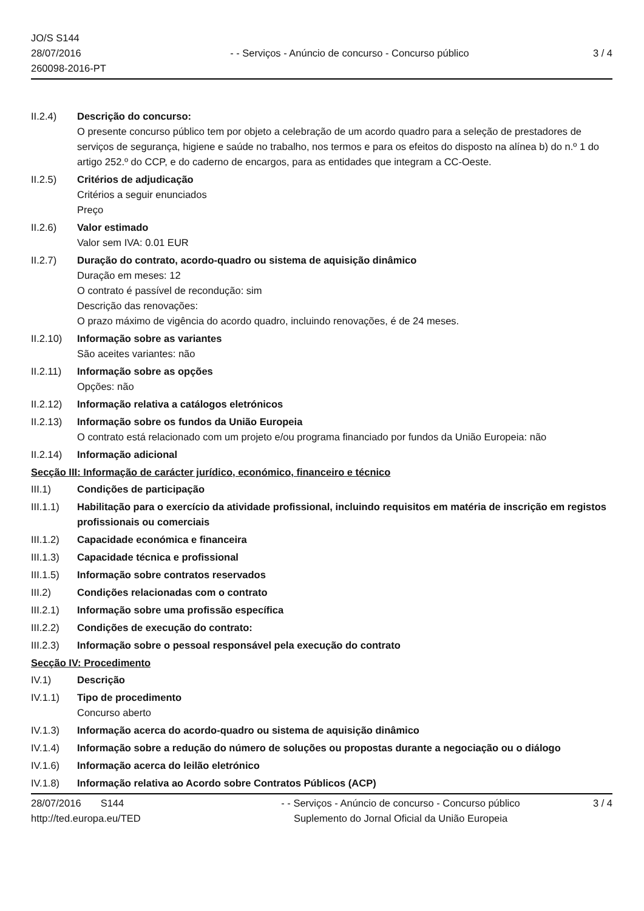JO/S S144
28/07/2016
260098-2016-PT
- - Serviços - Anúncio de concurso - Concurso público
3 / 4
II.2.4) Descrição do concurso:
O presente concurso público tem por objeto a celebração de um acordo quadro para a seleção de prestadores de serviços de segurança, higiene e saúde no trabalho, nos termos e para os efeitos do disposto na alínea b) do n.º 1 do artigo 252.º do CCP, e do caderno de encargos, para as entidades que integram a CC-Oeste.
II.2.5) Critérios de adjudicação
Critérios a seguir enunciados
Preço
II.2.6) Valor estimado
Valor sem IVA: 0.01 EUR
II.2.7) Duração do contrato, acordo-quadro ou sistema de aquisição dinâmico
Duração em meses: 12
O contrato é passível de recondução: sim
Descrição das renovações:
O prazo máximo de vigência do acordo quadro, incluindo renovações, é de 24 meses.
II.2.10)
Informação sobre as variantes
São aceites variantes: não
II.2.11)
Informação sobre as opções
Opções: não
II.2.12)
Informação relativa a catálogos eletrónicos
II.2.13)
Informação sobre os fundos da União Europeia
O contrato está relacionado com um projeto e/ou programa financiado por fundos da União Europeia: não
II.2.14)
Informação adicional
Secção III: Informação de carácter jurídico, económico, financeiro e técnico
III.1) Condições de participação
III.1.1)
Habilitação para o exercício da atividade profissional, incluindo requisitos em matéria de inscrição em registos profissionais ou comerciais
III.1.2)
Capacidade económica e financeira
III.1.3)
Capacidade técnica e profissional
III.1.5)
Informação sobre contratos reservados
III.2) Condições relacionadas com o contrato
III.2.1)
Informação sobre uma profissão específica
III.2.2)
Condições de execução do contrato:
III.2.3)
Informação sobre o pessoal responsável pela execução do contrato
Secção IV: Procedimento
IV.1) Descrição
IV.1.1) Tipo de procedimento
Concurso aberto
IV.1.3) Informação acerca do acordo-quadro ou sistema de aquisição dinâmico
IV.1.4) Informação sobre a redução do número de soluções ou propostas durante a negociação ou o diálogo
IV.1.6) Informação acerca do leilão eletrónico
IV.1.8) Informação relativa ao Acordo sobre Contratos Públicos (ACP)
28/07/2016 S144
http://ted.europa.eu/TED
- - Serviços - Anúncio de concurso - Concurso público
Suplemento do Jornal Oficial da União Europeia
3 / 4